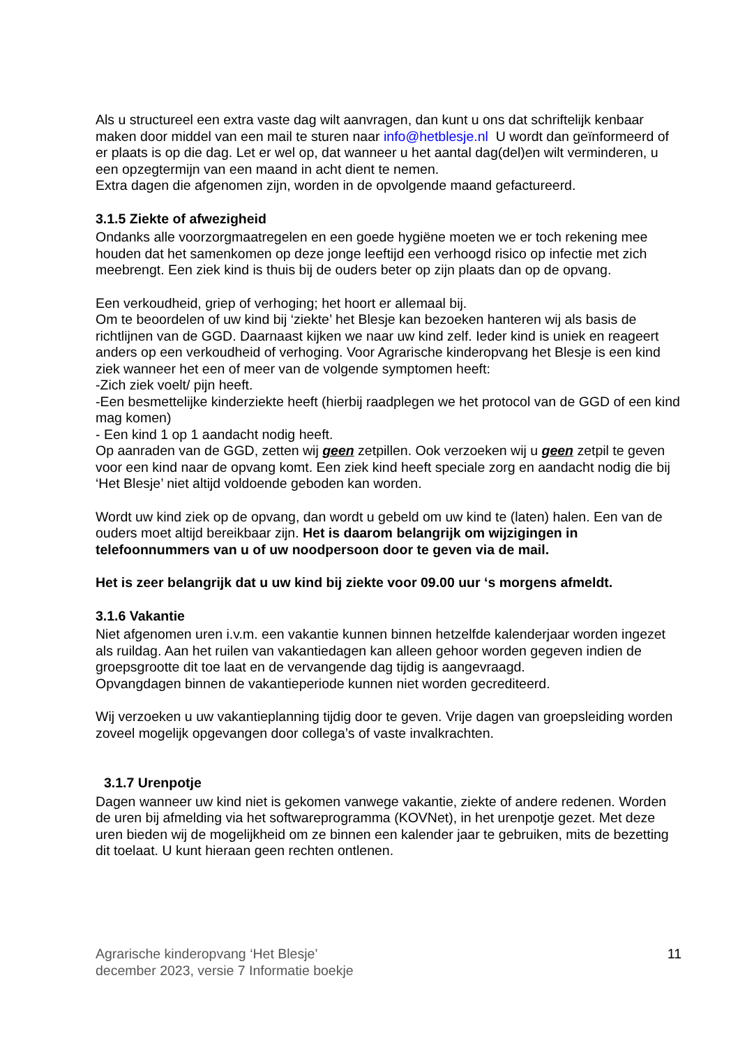Als u structureel een extra vaste dag wilt aanvragen, dan kunt u ons dat schriftelijk kenbaar maken door middel van een mail te sturen naar info@hetblesje.nl U wordt dan geïnformeerd of er plaats is op die dag. Let er wel op, dat wanneer u het aantal dag(del)en wilt verminderen, u een opzegtermijn van een maand in acht dient te nemen.
Extra dagen die afgenomen zijn, worden in de opvolgende maand gefactureerd.
3.1.5 Ziekte of afwezigheid
Ondanks alle voorzorgmaatregelen en een goede hygiëne moeten we er toch rekening mee houden dat het samenkomen op deze jonge leeftijd een verhoogd risico op infectie met zich meebrengt. Een ziek kind is thuis bij de ouders beter op zijn plaats dan op de opvang.
Een verkoudheid, griep of verhoging; het hoort er allemaal bij.
Om te beoordelen of uw kind bij ‘ziekte’ het Blesje kan bezoeken hanteren wij als basis de richtlijnen van de GGD. Daarnaast kijken we naar uw kind zelf. Ieder kind is uniek en reageert anders op een verkoudheid of verhoging. Voor Agrarische kinderopvang het Blesje is een kind ziek wanneer het een of meer van de volgende symptomen heeft:
-Zich ziek voelt/ pijn heeft.
-Een besmettelijke kinderziekte heeft (hierbij raadplegen we het protocol van de GGD of een kind mag komen)
- Een kind 1 op 1 aandacht nodig heeft.
Op aanraden van de GGD, zetten wij geen zetpillen. Ook verzoeken wij u geen zetpil te geven voor een kind naar de opvang komt. Een ziek kind heeft speciale zorg en aandacht nodig die bij ‘Het Blesje’ niet altijd voldoende geboden kan worden.
Wordt uw kind ziek op de opvang, dan wordt u gebeld om uw kind te (laten) halen. Een van de ouders moet altijd bereikbaar zijn. Het is daarom belangrijk om wijzigingen in telefoonnummers van u of uw noodpersoon door te geven via de mail.
Het is zeer belangrijk dat u uw kind bij ziekte voor 09.00 uur ‘s morgens afmeldt.
3.1.6 Vakantie
Niet afgenomen uren i.v.m. een vakantie kunnen binnen hetzelfde kalenderjaar worden ingezet als ruildag. Aan het ruilen van vakantiedagen kan alleen gehoor worden gegeven indien de groepsgrootte dit toe laat en de vervangende dag tijdig is aangevraagd.
Opvangdagen binnen de vakantieperiode kunnen niet worden gecrediteerd.
Wij verzoeken u uw vakantieplanning tijdig door te geven. Vrije dagen van groepsleiding worden zoveel mogelijk opgevangen door collega’s of vaste invalkrachten.
3.1.7 Urenpotje
Dagen wanneer uw kind niet is gekomen vanwege vakantie, ziekte of andere redenen. Worden de uren bij afmelding via het softwareprogramma (KOVNet), in het urenpotje gezet. Met deze uren bieden wij de mogelijkheid om ze binnen een kalender jaar te gebruiken, mits de bezetting dit toelaat. U kunt hieraan geen rechten ontlenen.
Agrarische kinderopvang ‘Het Blesje’
december 2023, versie 7 Informatie boekje 11